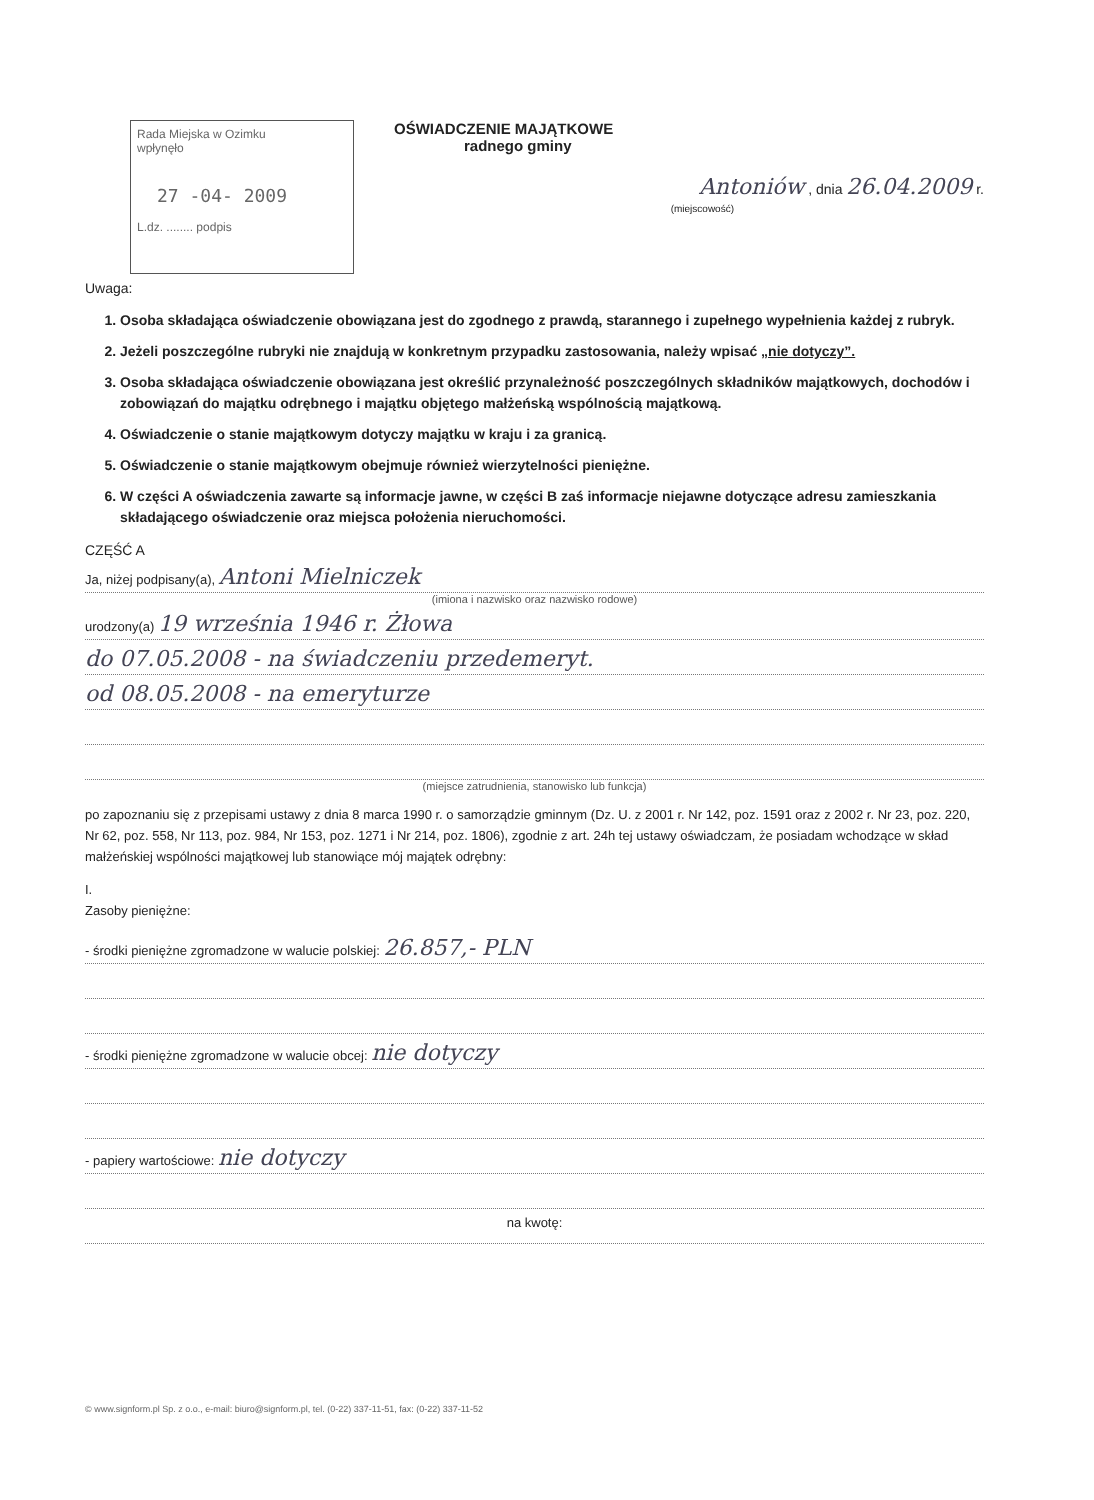Rada Miejska w Ozimku
wpłynęło
27 -04- 2009
L.dz. ........ podpis
OŚWIADCZENIE MAJĄTKOWE
radnego gminy
Antoniów , dnia 26.04.2009 r.
(miejscowość)
Uwaga:
1. Osoba składająca oświadczenie obowiązana jest do zgodnego z prawdą, starannego i zupełnego wypełnienia każdej z rubryk.
2. Jeżeli poszczególne rubryki nie znajdują w konkretnym przypadku zastosowania, należy wpisać „nie dotyczy”.
3. Osoba składająca oświadczenie obowiązana jest określić przynależność poszczególnych składników majątkowych, dochodów i zobowiązań do majątku odrębnego i majątku objętego małżeńską wspólnością majątkową.
4. Oświadczenie o stanie majątkowym dotyczy majątku w kraju i za granicą.
5. Oświadczenie o stanie majątkowym obejmuje również wierzytelności pieniężne.
6. W części A oświadczenia zawarte są informacje jawne, w części B zaś informacje niejawne dotyczące adresu zamieszkania składającego oświadczenie oraz miejsca położenia nieruchomości.
CZĘŚĆ A
Ja, niżej podpisany(a), Antoni Mielniczek
(imiona i nazwisko oraz nazwisko rodowe)
urodzony(a) 19 września 1946 r. Żłowa
do 07.05.2008 - na świadczeniu przedemeryt.
od 08.05.2008 - na emeryturze
(miejsce zatrudnienia, stanowisko lub funkcja)
po zapoznaniu się z przepisami ustawy z dnia 8 marca 1990 r. o samorządzie gminnym (Dz. U. z 2001 r. Nr 142, poz. 1591 oraz z 2002 r. Nr 23, poz. 220, Nr 62, poz. 558, Nr 113, poz. 984, Nr 153, poz. 1271 i Nr 214, poz. 1806), zgodnie z art. 24h tej ustawy oświadczam, że posiadam wchodzące w skład małżeńskiej wspólności majątkowej lub stanowiące mój majątek odrębny:
I.
Zasoby pieniężne:
- środki pieniężne zgromadzone w walucie polskiej: 26.857,- PLN
- środki pieniężne zgromadzone w walucie obcej: nie dotyczy
- papiery wartościowe: nie dotyczy
na kwotę:
© www.signform.pl Sp. z o.o., e-mail: biuro@signform.pl, tel. (0-22) 337-11-51, fax: (0-22) 337-11-52